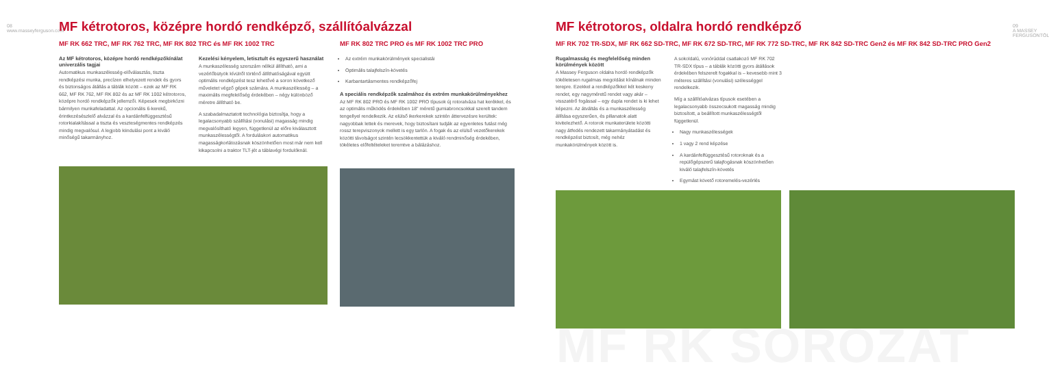08
www.masseyferguson.com
09
A MASSEY FERGUSONTÓL
MF RK SOROZAT
MF kétrotoros, középre hordó rendképző, szállítóalvázzal
MF RK 662 TRC, MF RK 762 TRC, MF RK 802 TRC és MF RK 1002 TRC
Az MF kétrotoros, középre hordó rendképzőkínálat univerzális tagjai
Automatikus munkaszélesség-elővá­lasztás, tiszta rendképzési munka, precízen elhelyezett rendek és gyors és biztonságos átállás a táblák között – ezek az MF RK 662, MF RK 762, MF RK 802 és az MF RK 1002 kétrotoros, középre hordó rendképzők jellemzői. Képesek megbirkózni bármilyen munkafeladattal. Az opcionális 6-kerekű, érintkezésészlelő alvázzal és a kardánfelfüggesztésű rotorkialakítással a tiszta és veszteségmentes rendképzés mindig megvalósul. A legjobb kiindulási pont a kiváló minőségű takarmányhoz.
Kezelési kényelem, letisztult és egyszerű használat
A munkaszélesség szerszám nélkül állítható, ami a vezérlőbütyök kívülről történő állíthatóságával együtt optimális rendképzést tesz lehetővé a soron következő műveletet végző gépek számára. A munkaszélesség – a maximális megfelelőség érdekében – négy különböző méretre állítható be.
A szabadalmaztatott technológia biztosítja, hogy a legalacsonyabb szállítási (vonulási) magasság mindig megvalósítható legyen, függetlenül az előre kiválasztott munkaszélességtől. A forduláskori automatikus magasságkorlátozásnak köszönhetően most már nem kell kikapcsolni a traktor TLT-jét a táblavégi fordulóknál.
MF RK 802 TRC PRO és MF RK 1002 TRC PRO
Az extrém munkakörülmények specialistái
Optimális talajfelszín-követés
Karbantartásmentes rendképzőfej
A speciális rendképzők szalmához és extrém munkakörülményekhez
Az MF RK 802 PRO és MF RK 1002 PRO típusok új rotoralváza hat kerékkel, és az optimális működés érdekében 18" méretű gumiabroncsokkal szerelt tandem tengellyel rendelkezik. Az elülső ikerkerekek szintén áttervezésre kerültek: nagyobbak lettek és merevek, hogy biztosítani tudják az egyenletes futást még rossz terepviszonyok mellett is egy tarlón. A fogak és az elülső vezetőkerekek közötti távolságot szintén lecsökkentettük a kiváló rendminőség érdekében, tökéletes előfeltételeket teremtve a bálázáshoz.
MF kétrotoros, oldalra hordó rendképző
MF RK 702 TR-SDX, MF RK 662 SD-TRC, MF RK 672 SD-TRC, MF RK 772 SD-TRC, MF RK 842 SD-TRC Gen2 és MF RK 842 SD-TRC PRO Gen2
Rugalmasság és megfelelőség minden körülmények között
A Massey Ferguson oldalra hordó rendképzők tökéletesen rugalmas megoldást kínálnak minden terepre. Ezekkel a rendképzőkkel két keskeny rendet, egy nagyméretű rendet vagy akár – visszatérő fogással – egy dupla rendet is ki lehet képezni. Az átváltás és a munkaszélesség állítása egyszerűen, és pillanatok alatt kivitelezhető. A rotorok munkaterülete közötti nagy átfedés rendezett takarmányátadást és rendképzést biztosít, még nehéz munkakörülmények között is.
A sokoldalú, vonórúddal csatlakozó MF RK 702 TR-SDX típus – a táblák közötti gyors átállások érdekében felszerelt fogakkal is – kevesebb mint 3 méteres szállítási (vonulási) szélességgel rendelkezik.
Míg a szállítóalvázas típusok esetében a legalacsonyabb összecsukott magasság mindig biztosított, a beállított munkaszélességtől függetlenül.
Nagy munkaszélességek
1 vagy 2 rend képzése
A kardánfelfüggesztésű rotoroknak és a repülőgépszerű talajfogásnak köszönhetően kiváló talajfelszín-követés
Egymást követő rotoremelés-vezérlés